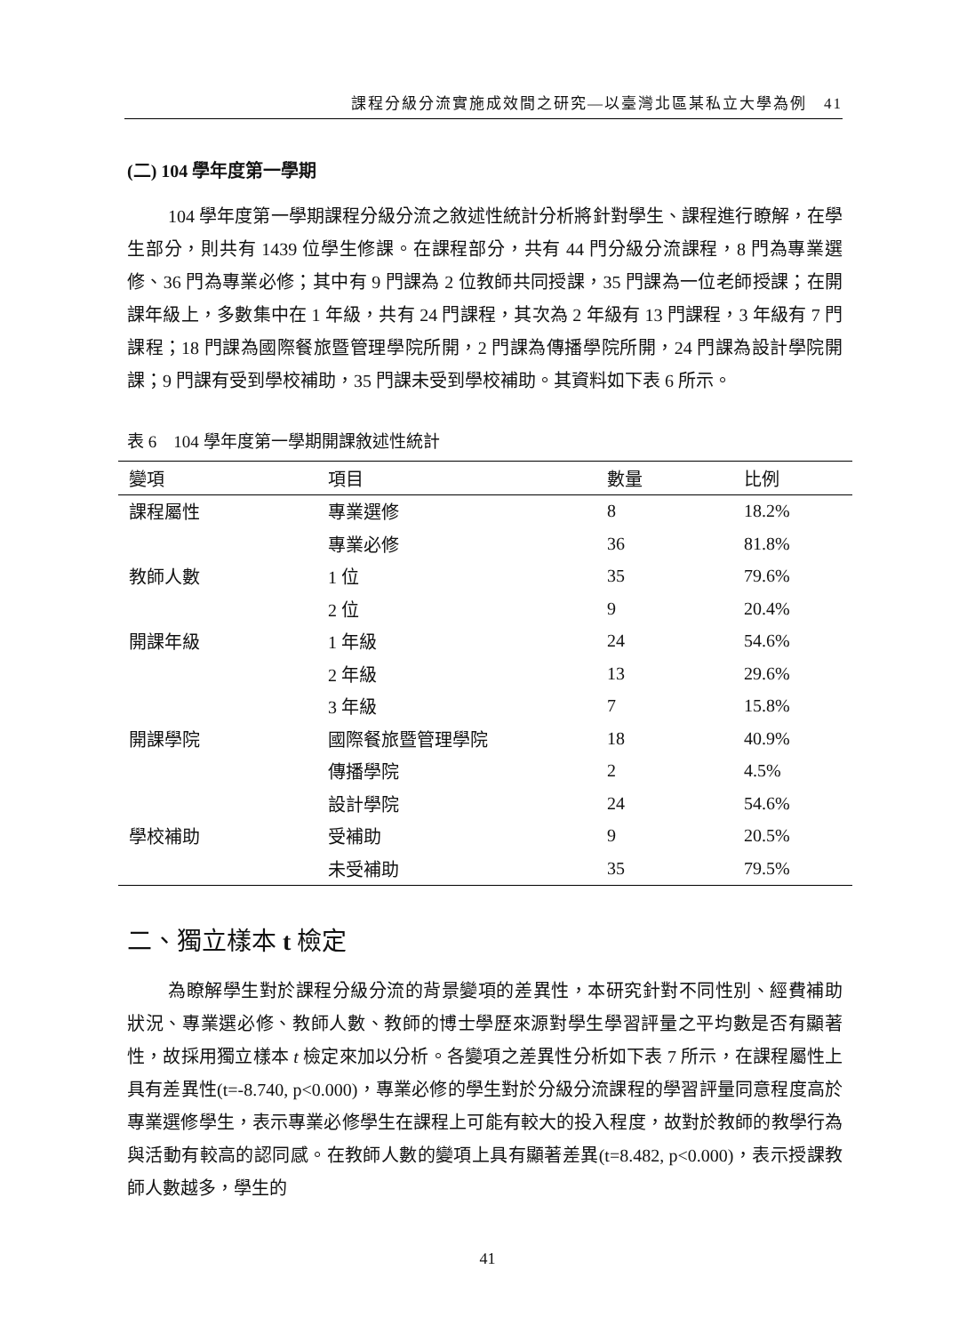課程分級分流實施成效間之研究—以臺灣北區某私立大學為例　41
(二) 104 學年度第一學期
104 學年度第一學期課程分級分流之敘述性統計分析將針對學生、課程進行瞭解，在學生部分，則共有 1439 位學生修課。在課程部分，共有 44 門分級分流課程，8 門為專業選修、36 門為專業必修；其中有 9 門課為 2 位教師共同授課，35 門課為一位老師授課；在開課年級上，多數集中在 1 年級，共有 24 門課程，其次為 2 年級有 13 門課程，3 年級有 7 門課程；18 門課為國際餐旅暨管理學院所開，2 門課為傳播學院所開，24 門課為設計學院開課；9 門課有受到學校補助，35 門課未受到學校補助。其資料如下表 6 所示。
表 6　104 學年度第一學期開課敘述性統計
| 變項 | 項目 | 數量 | 比例 |
| --- | --- | --- | --- |
| 課程屬性 | 專業選修 | 8 | 18.2% |
| | 專業必修 | 36 | 81.8% |
| 教師人數 | 1 位 | 35 | 79.6% |
| | 2 位 | 9 | 20.4% |
| 開課年級 | 1 年級 | 24 | 54.6% |
| | 2 年級 | 13 | 29.6% |
| | 3 年級 | 7 | 15.8% |
| 開課學院 | 國際餐旅暨管理學院 | 18 | 40.9% |
| | 傳播學院 | 2 | 4.5% |
| | 設計學院 | 24 | 54.6% |
| 學校補助 | 受補助 | 9 | 20.5% |
| | 未受補助 | 35 | 79.5% |
二、獨立樣本 t 檢定
為瞭解學生對於課程分級分流的背景變項的差異性，本研究針對不同性別、經費補助狀況、專業選必修、教師人數、教師的博士學歷來源對學生學習評量之平均數是否有顯著性，故採用獨立樣本 t 檢定來加以分析。各變項之差異性分析如下表 7 所示，在課程屬性上具有差異性(t=-8.740, p<0.000)，專業必修的學生對於分級分流課程的學習評量同意程度高於專業選修學生，表示專業必修學生在課程上可能有較大的投入程度，故對於教師的教學行為與活動有較高的認同感。在教師人數的變項上具有顯著差異(t=8.482, p<0.000)，表示授課教師人數越多，學生的
41